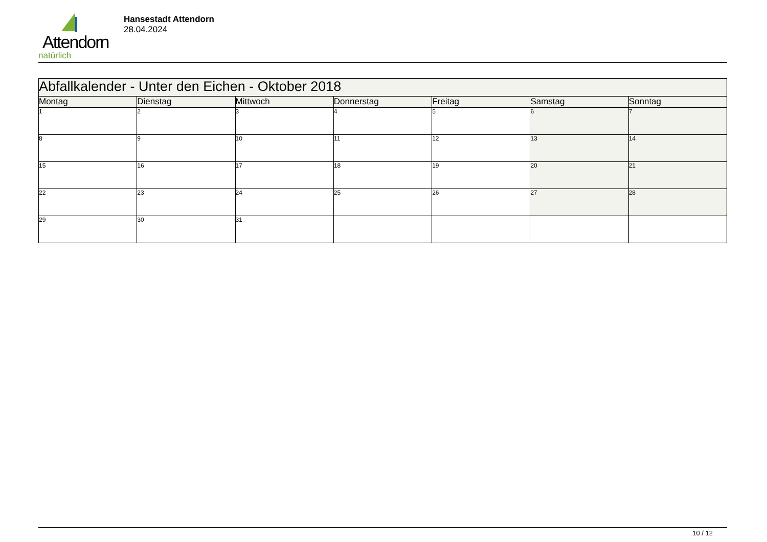Attendorn
natürlich
Hansestadt Attendorn
28.04.2024
| Abfallkalender - Unter den Eichen - Oktober 2018 | | | | | | |
| --- | --- | --- | --- | --- | --- | --- |
| Montag | Dienstag | Mittwoch | Donnerstag | Freitag | Samstag | Sonntag |
| 1 | 2 | 3 | 4 | 5 | 6 | 7 |
| 8 | 9 | 10 | 11 | 12 | 13 | 14 |
| 15 | 16 | 17 | 18 | 19 | 20 | 21 |
| 22 | 23 | 24 | 25 | 26 | 27 | 28 |
| 29 | 30 | 31 | | | | |
10 / 12